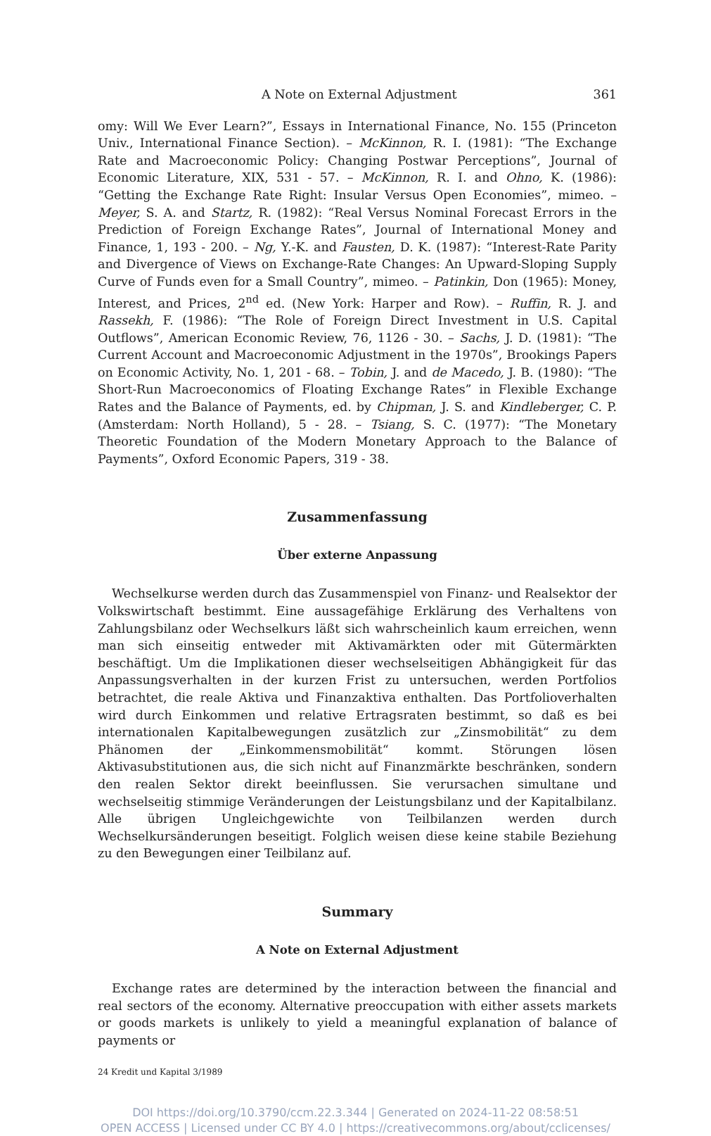A Note on External Adjustment 361
omy: Will We Ever Learn?”, Essays in International Finance, No. 155 (Princeton Univ., International Finance Section). – McKinnon, R. I. (1981): “The Exchange Rate and Macroeconomic Policy: Changing Postwar Perceptions”, Journal of Economic Literature, XIX, 531 - 57. – McKinnon, R. I. and Ohno, K. (1986): “Getting the Exchange Rate Right: Insular Versus Open Economies”, mimeo. – Meyer, S. A. and Startz, R. (1982): “Real Versus Nominal Forecast Errors in the Prediction of Foreign Exchange Rates”, Journal of International Money and Finance, 1, 193 - 200. – Ng, Y.-K. and Fausten, D. K. (1987): “Interest-Rate Parity and Divergence of Views on Exchange-Rate Changes: An Upward-Sloping Supply Curve of Funds even for a Small Country”, mimeo. – Patinkin, Don (1965): Money, Interest, and Prices, 2<sup>nd</sup> ed. (New York: Harper and Row). – Ruffin, R. J. and Rassekh, F. (1986): “The Role of Foreign Direct Investment in U.S. Capital Outflows”, American Economic Review, 76, 1126 - 30. – Sachs, J. D. (1981): “The Current Account and Macroeconomic Adjustment in the 1970s”, Brookings Papers on Economic Activity, No. 1, 201 - 68. – Tobin, J. and de Macedo, J. B. (1980): “The Short-Run Macroeconomics of Floating Exchange Rates” in Flexible Exchange Rates and the Balance of Payments, ed. by Chipman, J. S. and Kindleberger, C. P. (Amsterdam: North Holland), 5 - 28. – Tsiang, S. C. (1977): “The Monetary Theoretic Foundation of the Modern Monetary Approach to the Balance of Payments”, Oxford Economic Papers, 319 - 38.
Zusammenfassung
Über externe Anpassung
Wechselkurse werden durch das Zusammenspiel von Finanz- und Realsektor der Volkswirtschaft bestimmt. Eine aussagefähige Erklärung des Verhaltens von Zahlungsbilanz oder Wechselkurs läßt sich wahrscheinlich kaum erreichen, wenn man sich einseitig entweder mit Aktivamärkten oder mit Gütermärkten beschäftigt. Um die Implikationen dieser wechselseitigen Abhängigkeit für das Anpassungsverhalten in der kurzen Frist zu untersuchen, werden Portfolios betrachtet, die reale Aktiva und Finanzaktiva enthalten. Das Portfolioverhalten wird durch Einkommen und relative Ertragsraten bestimmt, so daß es bei internationalen Kapitalbewegungen zusätzlich zur „Zinsmobilität“ zu dem Phänomen der „Einkommensmobilität“ kommt. Störungen lösen Aktivasubstitutionen aus, die sich nicht auf Finanzmärkte beschränken, sondern den realen Sektor direkt beeinflussen. Sie verursachen simultane und wechselseitig stimmige Veränderungen der Leistungsbilanz und der Kapitalbilanz. Alle übrigen Ungleichgewichte von Teilbilanzen werden durch Wechselkursänderungen beseitigt. Folglich weisen diese keine stabile Beziehung zu den Bewegungen einer Teilbilanz auf.
Summary
A Note on External Adjustment
Exchange rates are determined by the interaction between the financial and real sectors of the economy. Alternative preoccupation with either assets markets or goods markets is unlikely to yield a meaningful explanation of balance of payments or
24 Kredit und Kapital 3/1989
DOI https://doi.org/10.3790/ccm.22.3.344 | Generated on 2024-11-22 08:58:51
OPEN ACCESS | Licensed under CC BY 4.0 | https://creativecommons.org/about/cclicenses/